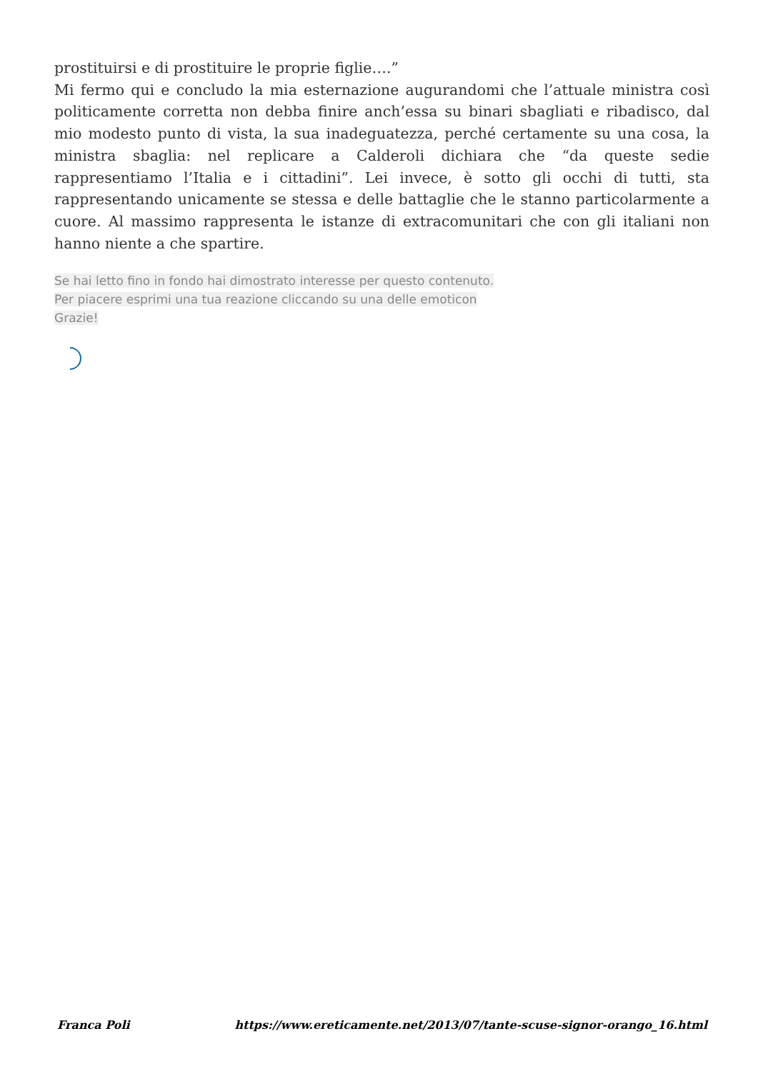prostituirsi e di prostituire le proprie figlie….”
Mi fermo qui e concludo la mia esternazione augurandomi che l’attuale ministra così politicamente corretta non debba finire anch’essa su binari sbagliati e ribadisco, dal mio modesto punto di vista, la sua inadeguatezza, perché certamente su una cosa, la ministra sbaglia: nel replicare a Calderoli dichiara che “da queste sedie rappresentiamo l’Italia e i cittadini”. Lei invece, è sotto gli occhi di tutti, sta rappresentando unicamente se stessa e delle battaglie che le stanno particolarmente a cuore. Al massimo rappresenta le istanze di extracomunitari che con gli italiani non hanno niente a che spartire.
Se hai letto fino in fondo hai dimostrato interesse per questo contenuto.
Per piacere esprimi una tua reazione cliccando su una delle emoticon
Grazie!
Franca Poli https://www.ereticamente.net/2013/07/tante-scuse-signor-orango_16.html